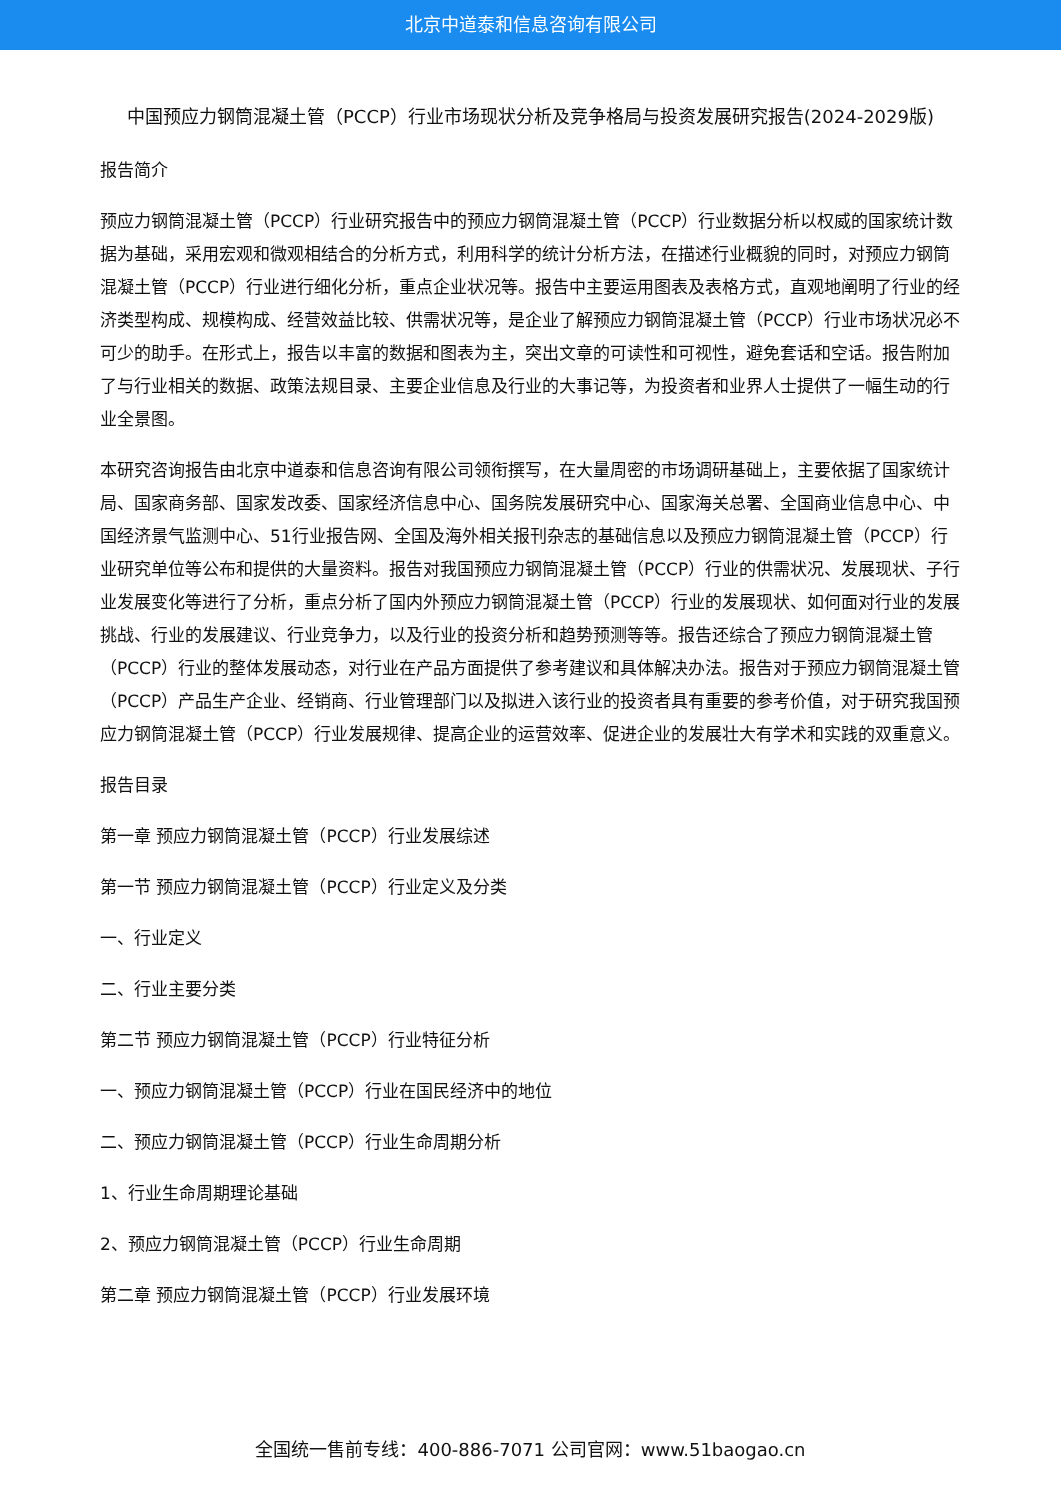北京中道泰和信息咨询有限公司
中国预应力钢筒混凝土管（PCCP）行业市场现状分析及竞争格局与投资发展研究报告(2024-2029版)
报告简介
预应力钢筒混凝土管（PCCP）行业研究报告中的预应力钢筒混凝土管（PCCP）行业数据分析以权威的国家统计数据为基础，采用宏观和微观相结合的分析方式，利用科学的统计分析方法，在描述行业概貌的同时，对预应力钢筒混凝土管（PCCP）行业进行细化分析，重点企业状况等。报告中主要运用图表及表格方式，直观地阐明了行业的经济类型构成、规模构成、经营效益比较、供需状况等，是企业了解预应力钢筒混凝土管（PCCP）行业市场状况必不可少的助手。在形式上，报告以丰富的数据和图表为主，突出文章的可读性和可视性，避免套话和空话。报告附加了与行业相关的数据、政策法规目录、主要企业信息及行业的大事记等，为投资者和业界人士提供了一幅生动的行业全景图。
本研究咨询报告由北京中道泰和信息咨询有限公司领衔撰写，在大量周密的市场调研基础上，主要依据了国家统计局、国家商务部、国家发改委、国家经济信息中心、国务院发展研究中心、国家海关总署、全国商业信息中心、中国经济景气监测中心、51行业报告网、全国及海外相关报刊杂志的基础信息以及预应力钢筒混凝土管（PCCP）行业研究单位等公布和提供的大量资料。报告对我国预应力钢筒混凝土管（PCCP）行业的供需状况、发展现状、子行业发展变化等进行了分析，重点分析了国内外预应力钢筒混凝土管（PCCP）行业的发展现状、如何面对行业的发展挑战、行业的发展建议、行业竞争力，以及行业的投资分析和趋势预测等等。报告还综合了预应力钢筒混凝土管（PCCP）行业的整体发展动态，对行业在产品方面提供了参考建议和具体解决办法。报告对于预应力钢筒混凝土管（PCCP）产品生产企业、经销商、行业管理部门以及拟进入该行业的投资者具有重要的参考价值，对于研究我国预应力钢筒混凝土管（PCCP）行业发展规律、提高企业的运营效率、促进企业的发展壮大有学术和实践的双重意义。
报告目录
第一章 预应力钢筒混凝土管（PCCP）行业发展综述
第一节 预应力钢筒混凝土管（PCCP）行业定义及分类
一、行业定义
二、行业主要分类
第二节 预应力钢筒混凝土管（PCCP）行业特征分析
一、预应力钢筒混凝土管（PCCP）行业在国民经济中的地位
二、预应力钢筒混凝土管（PCCP）行业生命周期分析
1、行业生命周期理论基础
2、预应力钢筒混凝土管（PCCP）行业生命周期
第二章 预应力钢筒混凝土管（PCCP）行业发展环境
全国统一售前专线：400-886-7071 公司官网：www.51baogao.cn